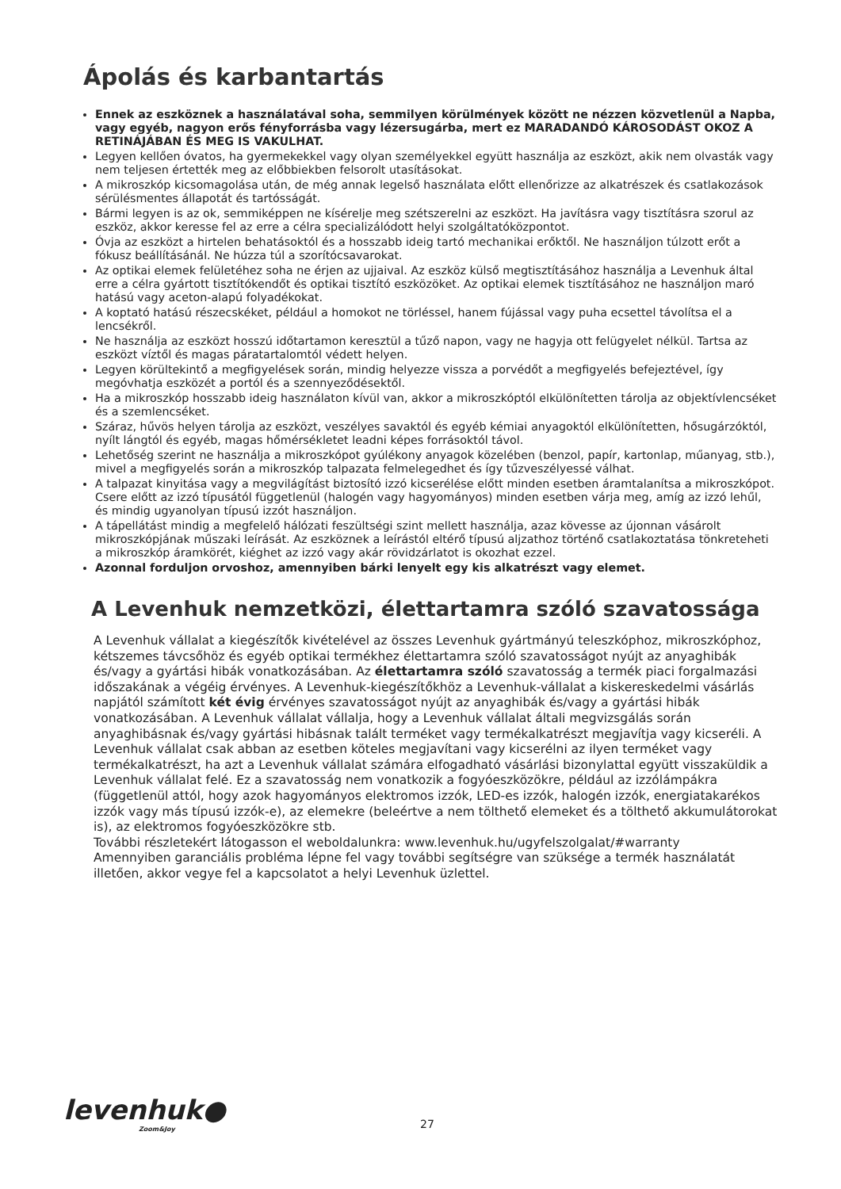Ápolás és karbantartás
Ennek az eszköznek a használatával soha, semmilyen körülmények között ne nézzen közvetlenül a Napba, vagy egyéb, nagyon erős fényforrásba vagy lézersugárba, mert ez MARADANDÓ KÁROSODÁST OKOZ A RETINÁJÁBAN ÉS MEG IS VAKULHAT.
Legyen kellően óvatos, ha gyermekekkel vagy olyan személyekkel együtt használja az eszközt, akik nem olvasták vagy nem teljesen értették meg az előbbiekben felsorolt utasításokat.
A mikroszkóp kicsomagolása után, de még annak legelső használata előtt ellenőrizze az alkatrészek és csatlakozások sérülésmentes állapotát és tartósságát.
Bármi legyen is az ok, semmiképpen ne kísérelje meg szétszerelni az eszközt. Ha javításra vagy tisztításra szorul az eszköz, akkor keresse fel az erre a célra specializálódott helyi szolgáltatóközpontot.
Óvja az eszközt a hirtelen behatásoktól és a hosszabb ideig tartó mechanikai erőktől. Ne használjon túlzott erőt a fókusz beállításánál. Ne húzza túl a szorítócsavarokat.
Az optikai elemek felületéhez soha ne érjen az ujjaival. Az eszköz külső megtisztításához használja a Levenhuk által erre a célra gyártott tisztítókendőt és optikai tisztító eszközöket. Az optikai elemek tisztításához ne használjon maró hatású vagy aceton-alapú folyadékokat.
A koptató hatású részecskéket, például a homokot ne törléssel, hanem fújással vagy puha ecsettel távolítsa el a lencsékről.
Ne használja az eszközt hosszú időtartamon keresztül a tűző napon, vagy ne hagyja ott felügyelet nélkül. Tartsa az eszközt víztől és magas páratartalomtól védett helyen.
Legyen körültekintő a megfigyelések során, mindig helyezze vissza a porvédőt a megfigyelés befejeztével, így megóvhatja eszközét a portól és a szennyeződésektől.
Ha a mikroszkóp hosszabb ideig használaton kívül van, akkor a mikroszkóptól elkülönítetten tárolja az objektívlencséket és a szemlencséket.
Száraz, hűvös helyen tárolja az eszközt, veszélyes savaktól és egyéb kémiai anyagoktól elkülönítetten, hősugárzóktól, nyílt lángtól és egyéb, magas hőmérsékletet leadni képes forrásoktól távol.
Lehetőség szerint ne használja a mikroszkópot gyúlékony anyagok közelében (benzol, papír, kartonlap, műanyag, stb.), mivel a megfigyelés során a mikroszkóp talpazata felmelegedhet és így tűzveszélyessé válhat.
A talpazat kinyitása vagy a megvilágítást biztosító izzó kicserélése előtt minden esetben áramtalanítsa a mikroszkópot. Csere előtt az izzó típusától függetlenül (halogén vagy hagyományos) minden esetben várja meg, amíg az izzó lehűl, és mindig ugyanolyan típusú izzót használjon.
A tápellátást mindig a megfelelő hálózati feszültségi szint mellett használja, azaz kövesse az újonnan vásárolt mikroszkópjának műszaki leírását. Az eszköznek a leírástól eltérő típusú aljzathoz történő csatlakoztatása tönkreteheti a mikroszkóp áramkörét, kiéghet az izzó vagy akár rövidzárlatot is okozhat ezzel.
Azonnal forduljon orvoshoz, amennyiben bárki lenyelt egy kis alkatrészt vagy elemet.
A Levenhuk nemzetközi, élettartamra szóló szavatossága
A Levenhuk vállalat a kiegészítők kivételével az összes Levenhuk gyártmányú teleszkóphoz, mikroszkóphoz, kétszemes távcsőhöz és egyéb optikai termékhez élettartamra szóló szavatosságot nyújt az anyaghibák és/vagy a gyártási hibák vonatkozásában. Az élettartamra szóló szavatosság a termék piaci forgalmazási időszakának a végéig érvényes. A Levenhuk-kiegészítőkhöz a Levenhuk-vállalat a kiskereskedelmi vásárlás napjától számított két évig érvényes szavatosságot nyújt az anyaghibák és/vagy a gyártási hibák vonatkozásában. A Levenhuk vállalat vállalja, hogy a Levenhuk vállalat általi megvizsgálás során anyaghibásnak és/vagy gyártási hibásnak talált terméket vagy termékalkatrészt megjavítja vagy kicseréli. A Levenhuk vállalat csak abban az esetben köteles megjavítani vagy kicserélni az ilyen terméket vagy termékalkatrészt, ha azt a Levenhuk vállalat számára elfogadható vásárlási bizonylattal együtt visszaküldik a Levenhuk vállalat felé. Ez a szavatosság nem vonatkozik a fogyóeszközökre, például az izzólámpákra (függetlenül attól, hogy azok hagyományos elektromos izzók, LED-es izzók, halogén izzók, energiatakarékos izzók vagy más típusú izzók-e), az elemekre (beleértve a nem tölthető elemeket és a tölthető akkumulátorokat is), az elektromos fogyóeszközökre stb.
További részletekért látogasson el weboldalunkra: www.levenhuk.hu/ugyfelszolgalat/#warranty
Amennyiben garanciális probléma lépne fel vagy további segítségre van szüksége a termék használatát illetően, akkor vegye fel a kapcsolatot a helyi Levenhuk üzlettel.
levenhuk●
Zoom&Joy
27